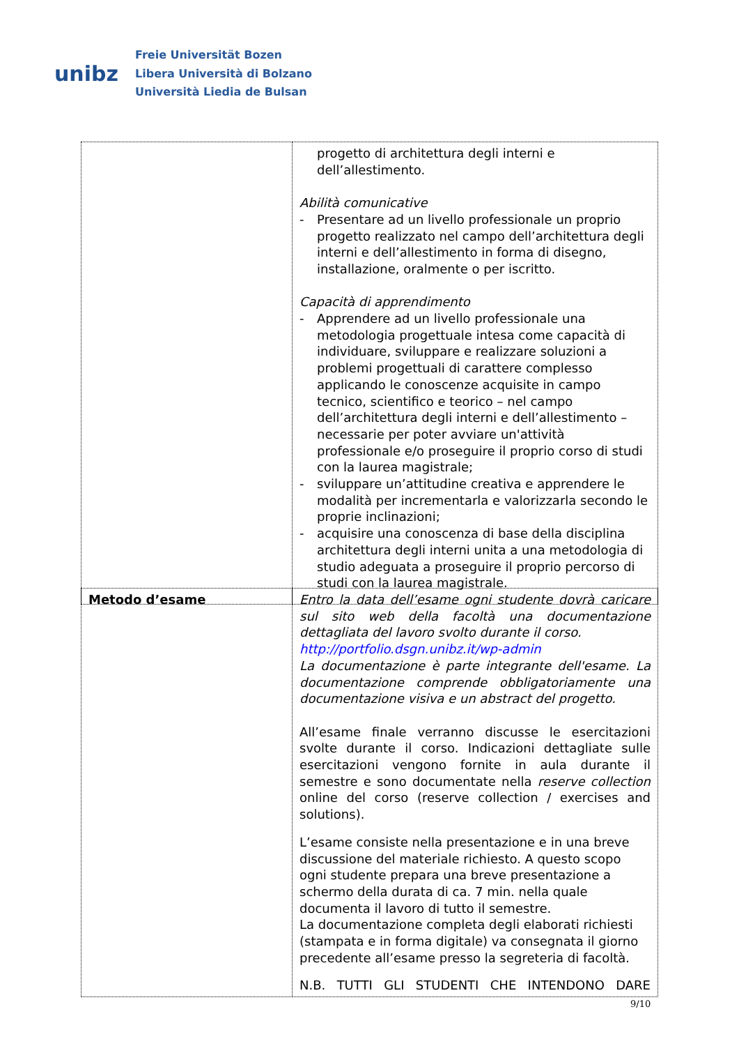unibz
Freie Universität Bozen
Libera Università di Bolzano
Università Liedia de Bulsan
| | progetto di architettura degli interni e dell’allestimento. Abilità comunicative - Presentare ad un livello professionale un proprio progetto realizzato nel campo dell’architettura degli interni e dell’allestimento in forma di disegno, installazione, oralmente o per iscritto. Capacità di apprendimento - Apprendere ad un livello professionale una metodologia progettuale intesa come capacità di individuare, sviluppare e realizzare soluzioni a problemi progettuali di carattere complesso applicando le conoscenze acquisite in campo tecnico, scientifico e teorico – nel campo dell’architettura degli interni e dell’allestimento – necessarie per poter avviare un'attività professionale e/o proseguire il proprio corso di studi con la laurea magistrale; - sviluppare un’attitudine creativa e apprendere le modalità per incrementarla e valorizzarla secondo le proprie inclinazioni; - acquisire una conoscenza di base della disciplina architettura degli interni unita a una metodologia di studio adeguata a proseguire il proprio percorso di studi con la laurea magistrale. |
| Metodo d’esame | Entro la data dell’esame ogni studente dovrà caricare sul sito web della facoltà una documentazione dettagliata del lavoro svolto durante il corso. http://portfolio.dsgn.unibz.it/wp-admin La documentazione è parte integrante dell'esame. La documentazione comprende obbligatoriamente una documentazione visiva e un abstract del progetto. All’esame finale verranno discusse le esercitazioni svolte durante il corso. Indicazioni dettagliate sulle esercitazioni vengono fornite in aula durante il semestre e sono documentate nella reserve collection online del corso (reserve collection / exercises and solutions). L’esame consiste nella presentazione e in una breve discussione del materiale richiesto. A questo scopo ogni studente prepara una breve presentazione a schermo della durata di ca. 7 min. nella quale documenta il lavoro di tutto il semestre. La documentazione completa degli elaborati richiesti (stampata e in forma digitale) va consegnata il giorno precedente all’esame presso la segreteria di facoltà. N.B. TUTTI GLI STUDENTI CHE INTENDONO DARE |
9/10